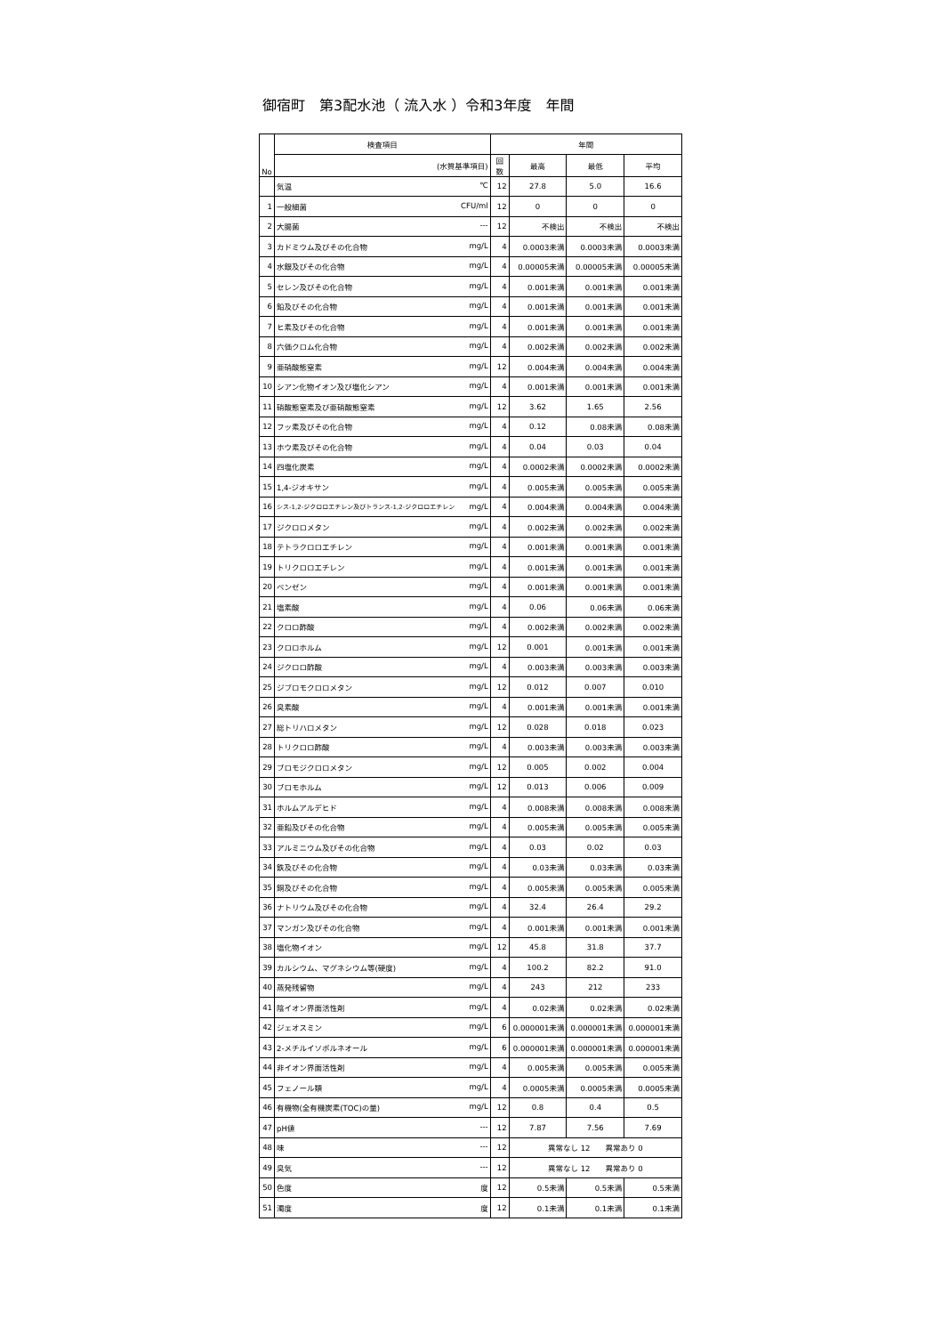御宿町　第3配水池（ 流入水 ）令和3年度　年間
| No | 検査項目 | 年間 | | | |
| --- | --- | --- | --- | --- | --- |
| | (水質基準項目) | 回数 | 最高 | 最低 | 平均 |
| | 気温 ℃ | 12 | 27.8 | 5.0 | 16.6 |
| 1 | 一般細菌 CFU/ml | 12 | 0 | 0 | 0 |
| 2 | 大腸菌 --- | 12 | 不検出 | 不検出 | 不検出 |
| 3 | カドミウム及びその化合物 mg/L | 4 | 0.0003未満 | 0.0003未満 | 0.0003未満 |
| 4 | 水銀及びその化合物 mg/L | 4 | 0.00005未満 | 0.00005未満 | 0.00005未満 |
| 5 | セレン及びその化合物 mg/L | 4 | 0.001未満 | 0.001未満 | 0.001未満 |
| 6 | 鉛及びその化合物 mg/L | 4 | 0.001未満 | 0.001未満 | 0.001未満 |
| 7 | ヒ素及びその化合物 mg/L | 4 | 0.001未満 | 0.001未満 | 0.001未満 |
| 8 | 六価クロム化合物 mg/L | 4 | 0.002未満 | 0.002未満 | 0.002未満 |
| 9 | 亜硝酸態窒素 mg/L | 12 | 0.004未満 | 0.004未満 | 0.004未満 |
| 10 | シアン化物イオン及び塩化シアン mg/L | 4 | 0.001未満 | 0.001未満 | 0.001未満 |
| 11 | 硝酸態窒素及び亜硝酸態窒素 mg/L | 12 | 3.62 | 1.65 | 2.56 |
| 12 | フッ素及びその化合物 mg/L | 4 | 0.12 | 0.08未満 | 0.08未満 |
| 13 | ホウ素及びその化合物 mg/L | 4 | 0.04 | 0.03 | 0.04 |
| 14 | 四塩化炭素 mg/L | 4 | 0.0002未満 | 0.0002未満 | 0.0002未満 |
| 15 | 1,4-ジオキサン mg/L | 4 | 0.005未満 | 0.005未満 | 0.005未満 |
| 16 | シス-1,2-ジクロロエチレン及びトランス-1,2-ジクロロエチレン mg/L | 4 | 0.004未満 | 0.004未満 | 0.004未満 |
| 17 | ジクロロメタン mg/L | 4 | 0.002未満 | 0.002未満 | 0.002未満 |
| 18 | テトラクロロエチレン mg/L | 4 | 0.001未満 | 0.001未満 | 0.001未満 |
| 19 | トリクロロエチレン mg/L | 4 | 0.001未満 | 0.001未満 | 0.001未満 |
| 20 | ベンゼン mg/L | 4 | 0.001未満 | 0.001未満 | 0.001未満 |
| 21 | 塩素酸 mg/L | 4 | 0.06 | 0.06未満 | 0.06未満 |
| 22 | クロロ酢酸 mg/L | 4 | 0.002未満 | 0.002未満 | 0.002未満 |
| 23 | クロロホルム mg/L | 12 | 0.001 | 0.001未満 | 0.001未満 |
| 24 | ジクロロ酢酸 mg/L | 4 | 0.003未満 | 0.003未満 | 0.003未満 |
| 25 | ジブロモクロロメタン mg/L | 12 | 0.012 | 0.007 | 0.010 |
| 26 | 臭素酸 mg/L | 4 | 0.001未満 | 0.001未満 | 0.001未満 |
| 27 | 総トリハロメタン mg/L | 12 | 0.028 | 0.018 | 0.023 |
| 28 | トリクロロ酢酸 mg/L | 4 | 0.003未満 | 0.003未満 | 0.003未満 |
| 29 | ブロモジクロロメタン mg/L | 12 | 0.005 | 0.002 | 0.004 |
| 30 | ブロモホルム mg/L | 12 | 0.013 | 0.006 | 0.009 |
| 31 | ホルムアルデヒド mg/L | 4 | 0.008未満 | 0.008未満 | 0.008未満 |
| 32 | 亜鉛及びその化合物 mg/L | 4 | 0.005未満 | 0.005未満 | 0.005未満 |
| 33 | アルミニウム及びその化合物 mg/L | 4 | 0.03 | 0.02 | 0.03 |
| 34 | 鉄及びその化合物 mg/L | 4 | 0.03未満 | 0.03未満 | 0.03未満 |
| 35 | 銅及びその化合物 mg/L | 4 | 0.005未満 | 0.005未満 | 0.005未満 |
| 36 | ナトリウム及びその化合物 mg/L | 4 | 32.4 | 26.4 | 29.2 |
| 37 | マンガン及びその化合物 mg/L | 4 | 0.001未満 | 0.001未満 | 0.001未満 |
| 38 | 塩化物イオン mg/L | 12 | 45.8 | 31.8 | 37.7 |
| 39 | カルシウム、マグネシウム等(硬度) mg/L | 4 | 100.2 | 82.2 | 91.0 |
| 40 | 蒸発残留物 mg/L | 4 | 243 | 212 | 233 |
| 41 | 陰イオン界面活性剤 mg/L | 4 | 0.02未満 | 0.02未満 | 0.02未満 |
| 42 | ジェオスミン mg/L | 6 | 0.000001未満 | 0.000001未満 | 0.000001未満 |
| 43 | 2-メチルイソボルネオール mg/L | 6 | 0.000001未満 | 0.000001未満 | 0.000001未満 |
| 44 | 非イオン界面活性剤 mg/L | 4 | 0.005未満 | 0.005未満 | 0.005未満 |
| 45 | フェノール類 mg/L | 4 | 0.0005未満 | 0.0005未満 | 0.0005未満 |
| 46 | 有機物(全有機炭素(TOC)の量) mg/L | 12 | 0.8 | 0.4 | 0.5 |
| 47 | pH値 --- | 12 | 7.87 | 7.56 | 7.69 |
| 48 | 味 --- | 12 | 異常なし 12 異常あり 0 | | |
| 49 | 臭気 --- | 12 | 異常なし 12 異常あり 0 | | |
| 50 | 色度 度 | 12 | 0.5未満 | 0.5未満 | 0.5未満 |
| 51 | 濁度 度 | 12 | 0.1未満 | 0.1未満 | 0.1未満 |